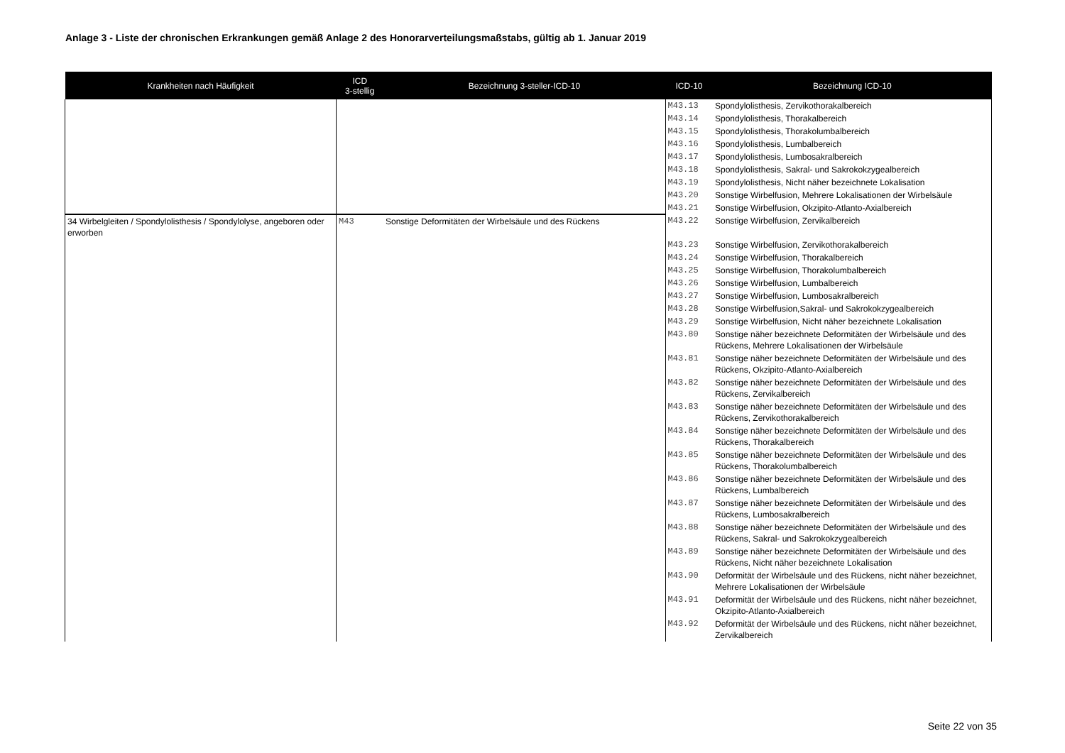Anlage 3 - Liste der chronischen Erkrankungen gemäß Anlage 2 des Honorarverteilungsmaßstabs, gültig ab 1. Januar 2019
| Krankheiten nach Häufigkeit | ICD 3-stellig | Bezeichnung 3-steller-ICD-10 | ICD-10 | Bezeichnung ICD-10 |
| --- | --- | --- | --- | --- |
| | | | M43.13 | Spondylolisthesis, Zervikothorakalbereich |
| | | | M43.14 | Spondylolisthesis, Thorakalbereich |
| | | | M43.15 | Spondylolisthesis, Thorakolumbalbereich |
| | | | M43.16 | Spondylolisthesis, Lumbalbereich |
| | | | M43.17 | Spondylolisthesis, Lumbosakralbereich |
| | | | M43.18 | Spondylolisthesis, Sakral- und Sakrokokzygealbereich |
| | | | M43.19 | Spondylolisthesis, Nicht näher bezeichnete Lokalisation |
| | | | M43.20 | Sonstige Wirbelfusion, Mehrere Lokalisationen der Wirbelsäule |
| | | | M43.21 | Sonstige Wirbelfusion, Okzipito-Atlanto-Axialbereich |
| 34 Wirbelgleiten / Spondylolisthesis / Spondylolyse, angeboren oder erworben | M43 | Sonstige Deformitäten der Wirbelsäule und des Rückens | M43.22 | Sonstige Wirbelfusion, Zervikalbereich |
| | | | M43.23 | Sonstige Wirbelfusion, Zervikothorakalbereich |
| | | | M43.24 | Sonstige Wirbelfusion, Thorakalbereich |
| | | | M43.25 | Sonstige Wirbelfusion, Thorakolumbalbereich |
| | | | M43.26 | Sonstige Wirbelfusion, Lumbalbereich |
| | | | M43.27 | Sonstige Wirbelfusion, Lumbosakralbereich |
| | | | M43.28 | Sonstige Wirbelfusion,Sakral- und Sakrokokzygealbereich |
| | | | M43.29 | Sonstige Wirbelfusion, Nicht näher bezeichnete Lokalisation |
| | | | M43.80 | Sonstige näher bezeichnete Deformitäten der Wirbelsäule und des Rückens, Mehrere Lokalisationen der Wirbelsäule |
| | | | M43.81 | Sonstige näher bezeichnete Deformitäten der Wirbelsäule und des Rückens, Okzipito-Atlanto-Axialbereich |
| | | | M43.82 | Sonstige näher bezeichnete Deformitäten der Wirbelsäule und des Rückens, Zervikalbereich |
| | | | M43.83 | Sonstige näher bezeichnete Deformitäten der Wirbelsäule und des Rückens, Zervikothorakalbereich |
| | | | M43.84 | Sonstige näher bezeichnete Deformitäten der Wirbelsäule und des Rückens, Thorakalbereich |
| | | | M43.85 | Sonstige näher bezeichnete Deformitäten der Wirbelsäule und des Rückens, Thorakolumbalbereich |
| | | | M43.86 | Sonstige näher bezeichnete Deformitäten der Wirbelsäule und des Rückens, Lumbalbereich |
| | | | M43.87 | Sonstige näher bezeichnete Deformitäten der Wirbelsäule und des Rückens, Lumbosakralbereich |
| | | | M43.88 | Sonstige näher bezeichnete Deformitäten der Wirbelsäule und des Rückens, Sakral- und Sakrokokzygealbereich |
| | | | M43.89 | Sonstige näher bezeichnete Deformitäten der Wirbelsäule und des Rückens, Nicht näher bezeichnete Lokalisation |
| | | | M43.90 | Deformität der Wirbelsäule und des Rückens, nicht näher bezeichnet, Mehrere Lokalisationen der Wirbelsäule |
| | | | M43.91 | Deformität der Wirbelsäule und des Rückens, nicht näher bezeichnet, Okzipito-Atlanto-Axialbereich |
| | | | M43.92 | Deformität der Wirbelsäule und des Rückens, nicht näher bezeichnet, Zervikalbereich |
Seite 22 von 35